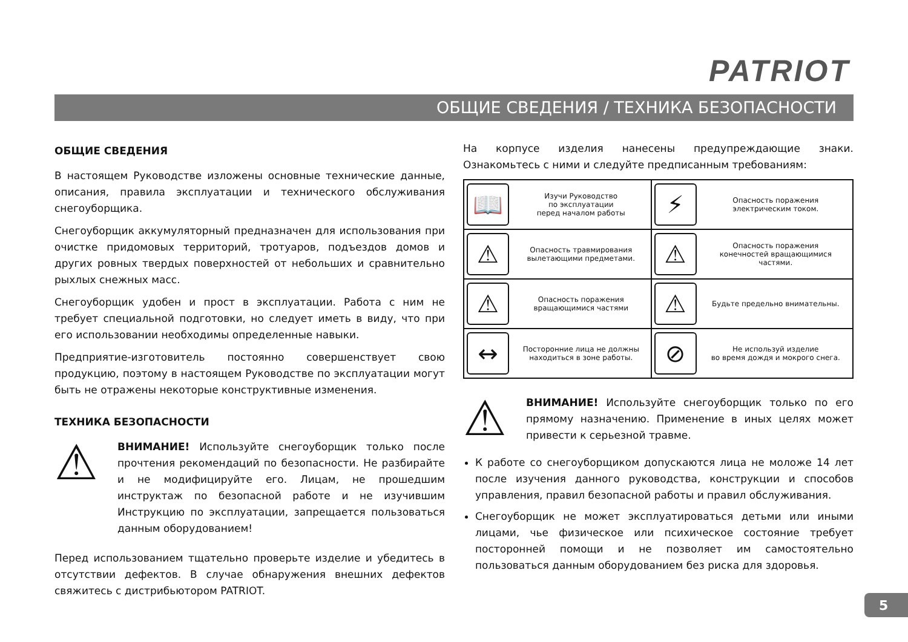PATRIOT
ОБЩИЕ СВЕДЕНИЯ / ТЕХНИКА БЕЗОПАСНОСТИ
ОБЩИЕ СВЕДЕНИЯ
В настоящем Руководстве изложены основные технические данные, описания, правила эксплуатации и технического обслуживания снегоуборщика.
Снегоуборщик аккумуляторный предназначен для использования при очистке придомовых территорий, тротуаров, подъездов домов и других ровных твердых поверхностей от небольших и сравнительно рыхлых снежных масс.
Снегоуборщик удобен и прост в эксплуатации. Работа с ним не требует специальной подготовки, но следует иметь в виду, что при его использовании необходимы определенные навыки.
Предприятие-изготовитель постоянно совершенствует свою продукцию, поэтому в настоящем Руководстве по эксплуатации могут быть не отражены некоторые конструктивные изменения.
ТЕХНИКА БЕЗОПАСНОСТИ
⚠
ВНИМАНИЕ! Используйте снегоуборщик только после прочтения рекомендаций по безопасности. Не разбирайте и не модифицируйте его. Лицам, не прошедшим инструктаж по безопасной работе и не изучившим Инструкцию по эксплуатации, запрещается пользоваться данным оборудованием!
Перед использованием тщательно проверьте изделие и убедитесь в отсутствии дефектов. В случае обнаружения внешних дефектов свяжитесь с дистрибьютором PATRIOT.
На корпусе изделия нанесены предупреждающие знаки. Ознакомьтесь с ними и следуйте предписанным требованиям:
| 📖 | Изучи Руководство по эксплуатации перед началом работы | ⚡ | Опасность поражения электрическим током. |
| ⚠ | Опасность травмирования вылетающими предметами. | ⚠ | Опасность поражения конечностей вращающимися частями. |
| ⚠ | Опасность поражения вращающимися частями | ⚠ | Будьте предельно внимательны. |
| ↔ | Посторонние лица не должны находиться в зоне работы. | ⊘ | Не используй изделие во время дождя и мокрого снега. |
⚠
ВНИМАНИЕ! Используйте снегоуборщик только по его прямому назначению. Применение в иных целях может привести к серьезной травме.
К работе со снегоуборщиком допускаются лица не моложе 14 лет после изучения данного руководства, конструкции и способов управления, правил безопасной работы и правил обслуживания.
Снегоуборщик не может эксплуатироваться детьми или иными лицами, чье физическое или психическое состояние требует посторонней помощи и не позволяет им самостоятельно пользоваться данным оборудованием без риска для здоровья.
5